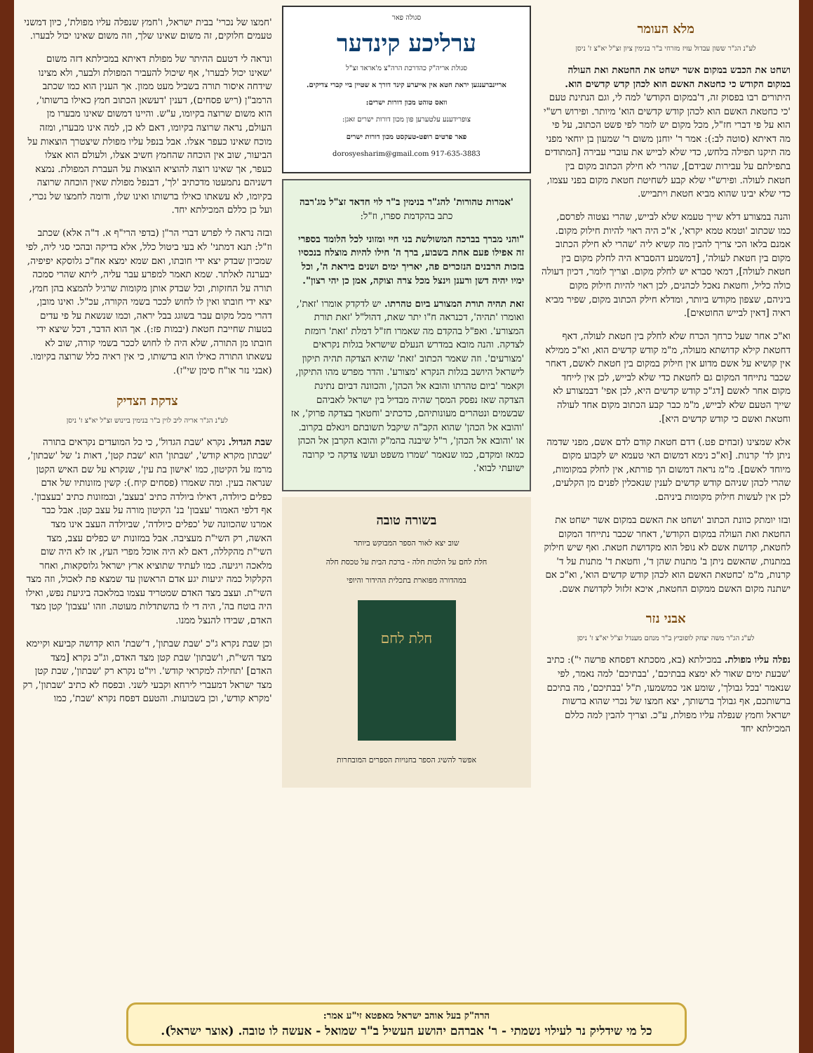מלא העומר
לע"נ הג"ר ששון עבדול עזיז מזרחי ב"ר בנימין ציון זצ"ל יא"צ ז' ניסן
ושחט את הכבש במקום אשר ישחט את החטאת ואת העולה במקום הקודש כי כחטאת האשם הוא לכהן קדש קדשים הוא. היתורים רבו בפסוק זה, ד'במקום הקודש' למה לי, וגם הנתינת טעם 'כי כחטאת האשם הוא לכהן קודש קדשים הוא' מיותר. ופירוש רש"י הוא על פי דברי חז"ל, מכל מקום יש לומר לפי פשט הכתוב, על פי מה דאיתא (סוטה לב:): אמר ר' יוחנן משום ר' שמעון בן יוחאי מפני מה תיקנו תפילה בלחש, כדי שלא לבייש את עוברי עבירה [המתודים בתפילתם על עבירות שבידם], שהרי לא חילק הכתוב מקום בין חטאת לעולה. ופירש"י שלא קבע לשחיטת חטאת מקום בפני עצמו, כדי שלא יבינו שהוא מביא חטאת ויתבייש.
והנה במצורע דלא שייך טעמא שלא לבייש, שהרי נצטוה לפרסם, כמו שכתוב 'וטמא טמא יקרא', א"כ היה ראוי להיות חילוק מקום. אמנם בלאו הכי צריך להבין מה קשיא ליה 'שהרי לא חילק הכתוב מקום בין חטאת לעולה', [דמשמע דהסברא היה לחלק מקום בין חטאת לעולה], דמאי סברא יש לחלק מקום. וצריך לומר, דכיון דעולה כולה כליל, וחטאת נאכל לכהנים, לכן ראוי להיות חילוק מקום ביניהם, שצפון מקודש ביותר, ומדלא חילק הכתוב מקום, שפיר מביא ראיה [דאין לבייש החוטאים].
וא"כ אחר שעל כרחך הכרח שלא לחלק בין חטאת לעולה, דאף דחטאת קילא קדושתא מעולה, מ"מ קודש קדשים הוא, וא"כ ממילא אין קושיא על אשם מדוע אין חילוק במקום בין חטאת לאשם, דאחר שכבר נתייחד המקום גם לחטאת כדי שלא לבייש, לכן אין לייחד מקום אחר לאשם [דג"כ קודש קדשים היא, לכן אפי' דבמצורע לא שייך הטעם שלא לבייש, מ"מ כבר קבע הכתוב מקום אחד לעולה וחטאת ואשם כי קודש קדשים היא].
אלא שמצינו (זבחים פט.) דדם חטאת קודם לדם אשם, מפני שדמה ניתן לד' קרנות. [וא"כ נימא דמשום האי טעמא יש לקבוע מקום מיוחד לאשם]. מ"מ נראה דמשום הך פורתא, אין לחלק במקומות, שהרי לכהן שניהם קודש קדשים לענין שנאכלין לפנים מן הקלעים, לכן אין לעשות חילוק מקומות ביניהם.
ובזו יומתק כוונת הכתוב 'ושחט את האשם במקום אשר ישחט את החטאת ואת העולה במקום הקודש', דאחר שכבר נתייחד המקום לחטאת, קדושת אשם לא נופל הוא מקדושת חטאת. ואף שיש חילוק במתנות, שהאשם ניתן ב' מתנות שהן ד', וחטאת ד' מתנות על ד' קרנות, מ"מ 'כחטאת האשם הוא לכהן קודש קדשים הוא', וא"כ אם ישתנה מקום האשם ממקום החטאת, איכא זלזול לקדושת אשם.
אבני נזר
לע"נ הג"ר משה יצחק לופוביץ ב"ר מנחם מענדל זצ"ל יא"צ ז' ניסן
נפלה עליו מפולת. במכילתא (בא, מסכתא דפסחא פרשה י"): כתיב 'שבעת ימים שאור לא ימצא בבתיכם', 'בבתיכם' למה נאמר, לפי שנאמר 'בכל גבולך', שומע אני כמשמעו, ת"ל 'בבתיכם', מה בתיכם ברשותכם, אף גבולך ברשותך, יצא חמצו של נכרי שהוא ברשות ישראל וחמץ שנפלה עליו מפולת, ע"כ. וצריך להבין למה כללם המכילתא יחד
סגולה פאר
ערליכע קינדער
סגולת אריה"ק כהדרכת הרה"צ מ'אראד זצ"ל
אריינברענגען יראת חטא אין אייערע קינד דורך א שטיין ביי קברי צדיקים.
וואס טוהט מכון דורות ישרים:
צופרידענע עלטערען פון מכון דורות ישרים זאגן:
פאר פרטים רופט-טעקסט מכון דורות ישרים
dorosyesharim@gmail.com 917-635-3883
'אמרות טהורות' להג"ר בנימין ב"ר לוי חדאד זצ"ל מג'רבה
כתב בהקדמת ספרו, וז"ל:
"והני מברך בברכה המשולשת בני חיי ומזוני לכל הלומד בספרי זה אפילו פעם אחת בשבוע, ברך ה' חילו להיות מוצלח בנכסיו בזכות הרבנים הנזכרים פה, יאריך ימים ושנים ביראת ה', וכל ימיו יהיה דשן ורענן וינצל מכל צרה וצוקה, אמן כן יהי רצון".
זאת תהיה תורת המצורע ביום טהרתו. יש לדקדק אומרו 'זאת', ואומרו 'תהיה', דכנראה ח"ו יתר שאת, דהול"ל 'זאת תורת המצורע'. ואפ"ל בהקדם מה שאמרו חז"ל דמלת 'זאת' רומזת לצדקה. והנה מובא במדרש הנעלם שישראל בגלות נקראים 'מצורעים'. וזה שאמר הכתוב 'זאת' שהיא הצדקה תהיה תיקון לישראל היושב בגלות הנקרא 'מצורע'. והדר מפרש מהו התיקון, וקאמר 'ביום טהרתו והובא אל הכהן', והכוונה דביום נתינת הצדקה שאז נפסק המסך שהיה מבדיל בין ישראל לאביהם שבשמים ונטהרים מעונותיהם, כדכתיב 'וחטאך בצדקה פרוק', אז 'והובא אל הכהן' שהוא הקב"ה שיקבל תשובתם ויגאלם בקרוב. או 'והובא אל הכהן', ר"ל שיבנה בהמ"ק והובא הקרבן אל הכהן כמאז ומקדם, כמו שנאמר 'שמרו משפט ועשו צדקה כי קרובה ישועתי לבוא'.
בשורה טובה
שוב יצא לאור הספר המבוקש ביותר
חלת לחם על הלכות חלה - ברכת הבית על טכסת חלה
במהדורה מפוארת בתכלית ההידור והיופי
חלת לחם
אפשר להשיג הספר בחנויות הספרים המובחרות
'חמצו של נכרי' בבית ישראל, ו'חמץ שנפלה עליו מפולת', כיון דמשני טעמים חלוקים, זה משום שאינו שלך, וזה משום שאינו יכול לבערו.
ונראה לי דטעם ההיתר של מפולת דאיתא במכילתא דזה משום 'שאינו יכול לבערו', אף שיכול להעביר המפולת ולבער, ולא מצינו שידחה איסור תורה בשביל מעט ממון. אך הענין הוא כמו שכתב הרמב"ן (ריש פסחים), דענין 'דעשאן הכתוב חמץ כאילו ברשותו', הוא משום שרוצה בקיומו, ע"ש. והיינו דמשום שאינו מבערו מן העולם, נראה שרוצה בקיומו, דאם לא כן, למה אינו מבערו, ומזה מוכח שאינו כעפר אצלו. אבל בנפל עליו מפולת שיצטרך הוצאות על הביעור, שוב אין הוכחה שהחמץ חשיב אצלו, ולעולם הוא אצלו כעפר, אך שאינו רוצה להוציא הוצאות על העברת המפולת. נמצא דשניהם נתמעטו מדכתיב 'לך', דבנפל מפולת שאין הוכחה שרוצה בקיומו, לא עשאתו כאילו ברשותו ואינו שלו, ודומה לחמצו של נכרי, ועל כן כללם המכילתא יחד.
ובזה נראה לי לפרש דברי הר"ן (בדפי הרי"ף א. ד"ה אלא) שכתב וז"ל: תנא דמתני' לא בעי ביטול כלל, אלא בדיקה ובהכי סגי ליה, לפי שמכיון שבדק יצא ידי חובתו, ואם שמא ימצא אח"כ גלוסקא יפיפיה, יבערנה לאלתר. שמא תאמר למפרע עבר עליה, ליתא שהרי סמכה תורה על החזקות, וכל שבדק אותן מקומות שרגיל להמצא בהן חמץ, יצא ידי חובתו ואין לו לחוש לככר בשמי הקורה, עכ"ל. ואינו מובן, דהרי מכל מקום עבר בשוגג בבל יראה, וכמו שנשאת על פי עדים בטעות שחייבת חטאת (יבמות פז:). אך הוא הדבר, דכל שיצא ידי חובתו מן התורה, שלא היה לו לחוש לככר בשמי קורה, שוב לא עשאתו התורה כאילו הוא ברשותו, כי אין ראיה כלל שרוצה בקיומו. (אבני נזר או"ח סימן שי"ז).
צדקת הצדיק
לע"נ הג"ר אריה ליב לוין ב"ר בנימין ביינוש זצ"ל יא"צ ז' ניסן
שבת הגדול. נקרא 'שבת הגדול', כי כל המועדים נקראים בתורה 'שבתון מקרא קודש', 'שבתון' הוא 'שבת קטן', דאות נ' של 'שבתון', מרמז על הקיטון, כמו 'אישון בת עין', שנקרא על שם האיש הקטן שנראה בעין. ומה שאמרו (פסחים קיח.): קשין מזונותיו של אדם כפלים כיולדה, דאילו ביולדה כתיב 'בעצב', ובמזונות כתיב 'בעצבון'. אף דלפי האמור 'עצבון' בנ' הקיטון מורה על עצב קטן. אבל כבר אמרנו שהכוונה של 'כפלים כיולדה', שביולדה העצב אינו מצד האשה, רק השי"ת מעציבה. אבל במזונות יש כפלים עצב, מצד השי"ת מהקללה, דאם לא היה אוכל מפרי העץ, אז לא היה שום מלאכה ויגיעה. כמו לעתיד שתוציא ארץ ישראל גלוסקאות, ואחר הקלקול כמה יגיעות יגע אדם הראשון עד שמצא פת לאכול, וזה מצד השי"ת. ועצב מצד האדם שמטריד עצמו במלאכה ביגיעת נפש, ואילו היה בוטח בה', היה די לו בהשתדלות מעוטה. וזהו 'עצבון' קטן מצד האדם, שבידו להנצל ממנו.
וכן שבת נקרא ג"כ 'שבת שבתון', ד'שבת' הוא קדושה קביעא וקיימא מצד השי"ת, ו'שבתון' שבת קטן מצד האדם, וג"כ נקרא [מצד האדם] 'תחילה למקראי קודש'. ויו"ט נקרא רק 'שבתון', שבת קטן מצד ישראל דמעברי לירחא וקבעי לשני. ובפסח לא כתיב 'שבתון', רק 'מקרא קודש', וכן בשבועות. והטעם דפסח נקרא 'שבת', כמו
הרה"ק בעל אוהב ישראל מאפטא זי"ע אמר:
כל מי שידליק נר לעילוי נשמתי - ר' אברהם יהושע העשיל ב"ר שמואל - אעשה לו טובה. (אוצר ישראל).